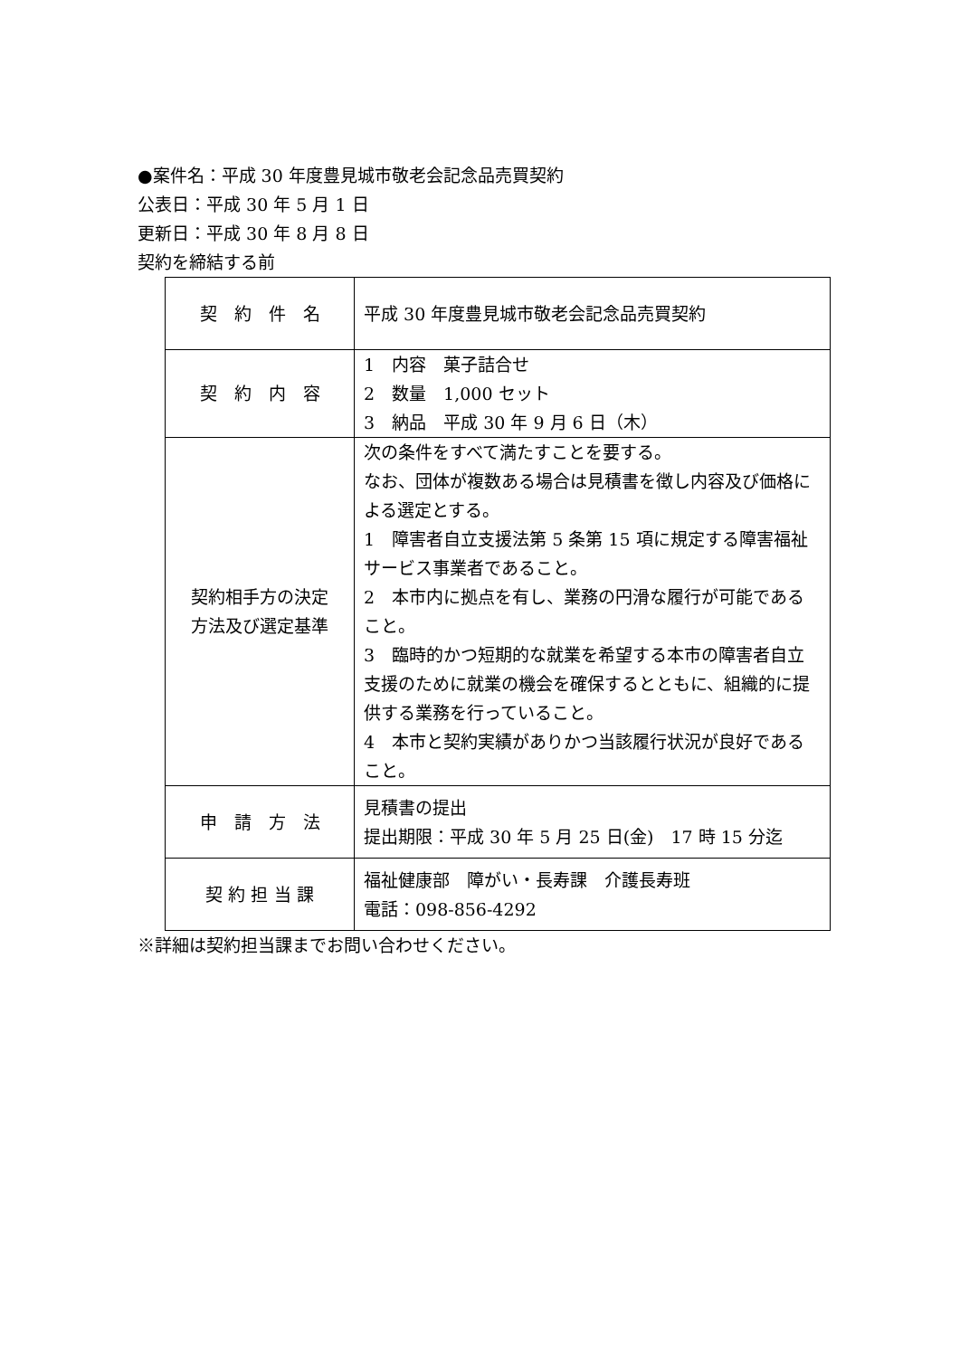●案件名：平成 30 年度豊見城市敬老会記念品売買契約
公表日：平成 30 年 5 月 1 日
更新日：平成 30 年 8 月 8 日
契約を締結する前
| 契 約 件 名 | 平成 30 年度豊見城市敬老会記念品売買契約 |
| 契 約 内 容 | 1 内容 菓子詰合せ 2 数量 1,000 セット 3 納品 平成 30 年 9 月 6 日（木） |
| 契約相手方の決定 方法及び選定基準 | 次の条件をすべて満たすことを要する。 なお、団体が複数ある場合は見積書を徴し内容及び価格による選定とする。 1 障害者自立支援法第 5 条第 15 項に規定する障害福祉サービス事業者であること。 2 本市内に拠点を有し、業務の円滑な履行が可能であること。 3 臨時的かつ短期的な就業を希望する本市の障害者自立支援のために就業の機会を確保するとともに、組織的に提供する業務を行っていること。 4 本市と契約実績がありかつ当該履行状況が良好であること。 |
| 申 請 方 法 | 見積書の提出 提出期限：平成 30 年 5 月 25 日(金) 17 時 15 分迄 |
| 契 約 担 当 課 | 福祉健康部 障がい・長寿課 介護長寿班 電話：098-856-4292 |
※詳細は契約担当課までお問い合わせください。